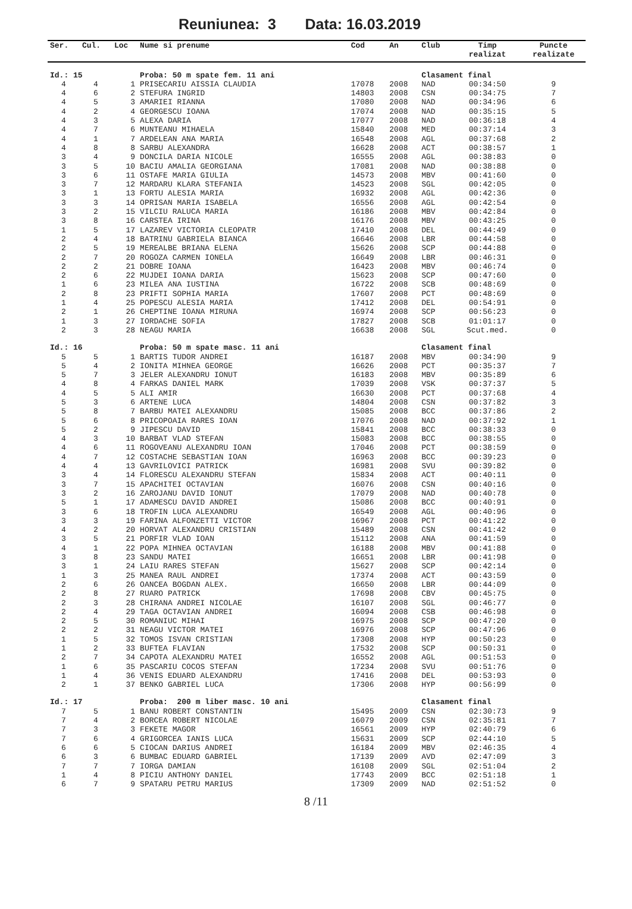Reuniunea: 3 Data: 16.03.2019
| Ser. | Cul. | Loc | Nume si prenume | Cod | An | Club | Timp | Puncte |
| --- | --- | --- | --- | --- | --- | --- | --- | --- |
| | | | | | | | realizat | realizate |
| Id.: 15 | | | Proba: 50 m spate fem. 11 ani | | | Clasament final | | |
| 4 | 4 | 1 | PRISECARIU AISSIA CLAUDIA | 17078 | 2008 | NAD | 00:34:50 | 9 |
| 4 | 6 | 2 | STEFURA INGRID | 14803 | 2008 | CSN | 00:34:75 | 7 |
| 4 | 5 | 3 | AMARIEI RIANNA | 17080 | 2008 | NAD | 00:34:96 | 6 |
| 4 | 2 | 4 | GEORGESCU IOANA | 17074 | 2008 | NAD | 00:35:15 | 5 |
| 4 | 3 | 5 | ALEXA DARIA | 17077 | 2008 | NAD | 00:36:18 | 4 |
| 4 | 7 | 6 | MUNTEANU MIHAELA | 15840 | 2008 | MED | 00:37:14 | 3 |
| 4 | 1 | 7 | ARDELEAN ANA MARIA | 16548 | 2008 | AGL | 00:37:68 | 2 |
| 4 | 8 | 8 | SARBU ALEXANDRA | 16628 | 2008 | ACT | 00:38:57 | 1 |
| 3 | 4 | 9 | DONCILA DARIA NICOLE | 16555 | 2008 | AGL | 00:38:83 | 0 |
| 3 | 5 | 10 | BACIU AMALIA GEORGIANA | 17081 | 2008 | NAD | 00:38:88 | 0 |
| 3 | 6 | 11 | OSTAFE MARIA GIULIA | 14573 | 2008 | MBV | 00:41:60 | 0 |
| 3 | 7 | 12 | MARDARU KLARA STEFANIA | 14523 | 2008 | SGL | 00:42:05 | 0 |
| 3 | 1 | 13 | FORTU ALESIA MARIA | 16932 | 2008 | AGL | 00:42:36 | 0 |
| 3 | 3 | 14 | OPRISAN MARIA ISABELA | 16556 | 2008 | AGL | 00:42:54 | 0 |
| 3 | 2 | 15 | VILCIU RALUCA MARIA | 16186 | 2008 | MBV | 00:42:84 | 0 |
| 3 | 8 | 16 | CARSTEA IRINA | 16176 | 2008 | MBV | 00:43:25 | 0 |
| 1 | 5 | 17 | LAZAREV VICTORIA CLEOPATR | 17410 | 2008 | DEL | 00:44:49 | 0 |
| 2 | 4 | 18 | BATRINU GABRIELA BIANCA | 16646 | 2008 | LBR | 00:44:58 | 0 |
| 2 | 5 | 19 | MEREALBE BRIANA ELENA | 15626 | 2008 | SCP | 00:44:88 | 0 |
| 2 | 7 | 20 | ROGOZA CARMEN IONELA | 16649 | 2008 | LBR | 00:46:31 | 0 |
| 2 | 2 | 21 | DOBRE IOANA | 16423 | 2008 | MBV | 00:46:74 | 0 |
| 2 | 6 | 22 | MUJDEI IOANA DARIA | 15623 | 2008 | SCP | 00:47:60 | 0 |
| 1 | 6 | 23 | MILEA ANA IUSTINA | 16722 | 2008 | SCB | 00:48:69 | 0 |
| 2 | 8 | 23 | PRIFTI SOPHIA MARIA | 17607 | 2008 | PCT | 00:48:69 | 0 |
| 1 | 4 | 25 | POPESCU ALESIA MARIA | 17412 | 2008 | DEL | 00:54:91 | 0 |
| 2 | 1 | 26 | CHEPTINE IOANA MIRUNA | 16974 | 2008 | SCP | 00:56:23 | 0 |
| 1 | 3 | 27 | IORDACHE SOFIA | 17827 | 2008 | SCB | 01:01:17 | 0 |
| 2 | 3 | 28 | NEAGU MARIA | 16638 | 2008 | SGL | Scut.med. | 0 |
| Id.: 16 | | | Proba: 50 m spate masc. 11 ani | | | Clasament final | | |
| 5 | 5 | 1 | BARTIS TUDOR ANDREI | 16187 | 2008 | MBV | 00:34:90 | 9 |
| 5 | 4 | 2 | IONITA MIHNEA GEORGE | 16626 | 2008 | PCT | 00:35:37 | 7 |
| 5 | 7 | 3 | JELER ALEXANDRU IONUT | 16183 | 2008 | MBV | 00:35:89 | 6 |
| 4 | 8 | 4 | FARKAS DANIEL MARK | 17039 | 2008 | VSK | 00:37:37 | 5 |
| 4 | 5 | 5 | ALI AMIR | 16630 | 2008 | PCT | 00:37:68 | 4 |
| 5 | 3 | 6 | ARTENE LUCA | 14804 | 2008 | CSN | 00:37:82 | 3 |
| 5 | 8 | 7 | BARBU MATEI ALEXANDRU | 15085 | 2008 | BCC | 00:37:86 | 2 |
| 5 | 6 | 8 | PRICOPOAIA RARES IOAN | 17076 | 2008 | NAD | 00:37:92 | 1 |
| 5 | 2 | 9 | JIPESCU DAVID | 15841 | 2008 | BCC | 00:38:33 | 0 |
| 4 | 3 | 10 | BARBAT VLAD STEFAN | 15083 | 2008 | BCC | 00:38:55 | 0 |
| 4 | 6 | 11 | ROGOVEANU ALEXANDRU IOAN | 17046 | 2008 | PCT | 00:38:59 | 0 |
| 4 | 7 | 12 | COSTACHE SEBASTIAN IOAN | 16963 | 2008 | BCC | 00:39:23 | 0 |
| 4 | 4 | 13 | GAVRILOVICI PATRICK | 16981 | 2008 | SVU | 00:39:82 | 0 |
| 3 | 4 | 14 | FLORESCU ALEXANDRU STEFAN | 15834 | 2008 | ACT | 00:40:11 | 0 |
| 3 | 7 | 15 | APACHITEI OCTAVIAN | 16076 | 2008 | CSN | 00:40:16 | 0 |
| 3 | 2 | 16 | ZAROJANU DAVID IONUT | 17079 | 2008 | NAD | 00:40:78 | 0 |
| 5 | 1 | 17 | ADAMESCU DAVID ANDREI | 15086 | 2008 | BCC | 00:40:91 | 0 |
| 3 | 6 | 18 | TROFIN LUCA ALEXANDRU | 16549 | 2008 | AGL | 00:40:96 | 0 |
| 3 | 3 | 19 | FARINA ALFONZETTI VICTOR | 16967 | 2008 | PCT | 00:41:22 | 0 |
| 4 | 2 | 20 | HORVAT ALEXANDRU CRISTIAN | 15489 | 2008 | CSN | 00:41:42 | 0 |
| 3 | 5 | 21 | PORFIR VLAD IOAN | 15112 | 2008 | ANA | 00:41:59 | 0 |
| 4 | 1 | 22 | POPA MIHNEA OCTAVIAN | 16188 | 2008 | MBV | 00:41:88 | 0 |
| 3 | 8 | 23 | SANDU MATEI | 16651 | 2008 | LBR | 00:41:98 | 0 |
| 3 | 1 | 24 | LAIU RARES STEFAN | 15627 | 2008 | SCP | 00:42:14 | 0 |
| 1 | 3 | 25 | MANEA RAUL ANDREI | 17374 | 2008 | ACT | 00:43:59 | 0 |
| 2 | 6 | 26 | OANCEA BOGDAN ALEX. | 16650 | 2008 | LBR | 00:44:09 | 0 |
| 2 | 8 | 27 | RUARO PATRICK | 17698 | 2008 | CBV | 00:45:75 | 0 |
| 2 | 3 | 28 | CHIRANA ANDREI NICOLAE | 16107 | 2008 | SGL | 00:46:77 | 0 |
| 2 | 4 | 29 | TAGA OCTAVIAN ANDREI | 16094 | 2008 | CSB | 00:46:98 | 0 |
| 2 | 5 | 30 | ROMANIUC MIHAI | 16975 | 2008 | SCP | 00:47:20 | 0 |
| 2 | 2 | 31 | NEAGU VICTOR MATEI | 16976 | 2008 | SCP | 00:47:96 | 0 |
| 1 | 5 | 32 | TOMOS ISVAN CRISTIAN | 17308 | 2008 | HYP | 00:50:23 | 0 |
| 1 | 2 | 33 | BUFTEA FLAVIAN | 17532 | 2008 | SCP | 00:50:31 | 0 |
| 2 | 7 | 34 | CAPOTA ALEXANDRU MATEI | 16552 | 2008 | AGL | 00:51:53 | 0 |
| 1 | 6 | 35 | PASCARIU COCOS STEFAN | 17234 | 2008 | SVU | 00:51:76 | 0 |
| 1 | 4 | 36 | VENIS EDUARD ALEXANDRU | 17416 | 2008 | DEL | 00:53:93 | 0 |
| 2 | 1 | 37 | BENKO GABRIEL LUCA | 17306 | 2008 | HYP | 00:56:99 | 0 |
| Id.: 17 | | | Proba: 200 m liber masc. 10 ani | | | Clasament final | | |
| 7 | 5 | 1 | BANU ROBERT CONSTANTIN | 15495 | 2009 | CSN | 02:30:73 | 9 |
| 7 | 4 | 2 | BORCEA ROBERT NICOLAE | 16079 | 2009 | CSN | 02:35:81 | 7 |
| 7 | 3 | 3 | FEKETE MAGOR | 16561 | 2009 | HYP | 02:40:79 | 6 |
| 7 | 6 | 4 | GRIGORCEA IANIS LUCA | 15631 | 2009 | SCP | 02:44:10 | 5 |
| 6 | 6 | 5 | CIOCAN DARIUS ANDREI | 16184 | 2009 | MBV | 02:46:35 | 4 |
| 6 | 3 | 6 | BUMBAC EDUARD GABRIEL | 17139 | 2009 | AVD | 02:47:09 | 3 |
| 7 | 7 | 7 | IORGA DAMIAN | 16108 | 2009 | SGL | 02:51:04 | 2 |
| 1 | 4 | 8 | PICIU ANTHONY DANIEL | 17743 | 2009 | BCC | 02:51:18 | 1 |
| 6 | 7 | 9 | SPATARU PETRU MARIUS | 17309 | 2009 | NAD | 02:51:52 | 0 |
8 /11